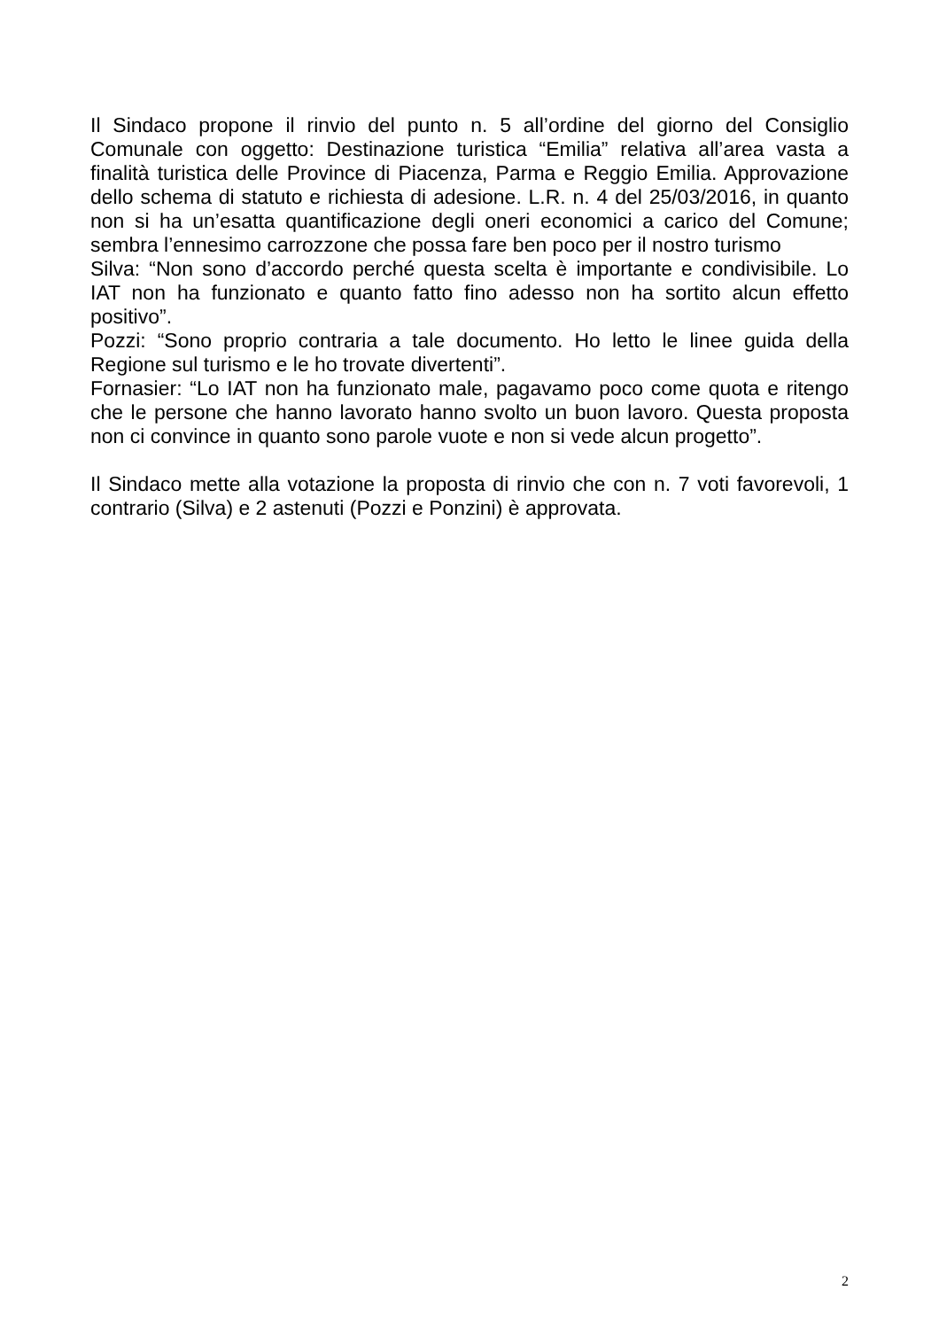Il Sindaco propone il rinvio del punto n. 5 all’ordine del giorno del Consiglio Comunale con oggetto: Destinazione turistica “Emilia” relativa all’area vasta a finalità turistica delle Province di Piacenza, Parma e Reggio Emilia. Approvazione dello schema di statuto e richiesta di adesione. L.R. n. 4 del 25/03/2016, in quanto non si ha un’esatta quantificazione degli oneri economici a carico del Comune; sembra l’ennesimo carrozzone che possa fare ben poco per il nostro turismo
Silva: “Non sono d’accordo perché questa scelta è importante e condivisibile. Lo IAT non ha funzionato e quanto fatto fino adesso non ha sortito alcun effetto positivo”.
Pozzi: “Sono proprio contraria a tale documento. Ho letto le linee guida della Regione sul turismo e le ho trovate divertenti”.
Fornasier: “Lo IAT non ha funzionato male, pagavamo poco come quota e ritengo che le persone che hanno lavorato hanno svolto un buon lavoro. Questa proposta non ci convince in quanto sono parole vuote e non si vede alcun progetto”.
Il Sindaco mette alla votazione la proposta di rinvio che con n. 7 voti favorevoli, 1 contrario (Silva) e 2 astenuti (Pozzi e Ponzini) è approvata.
2